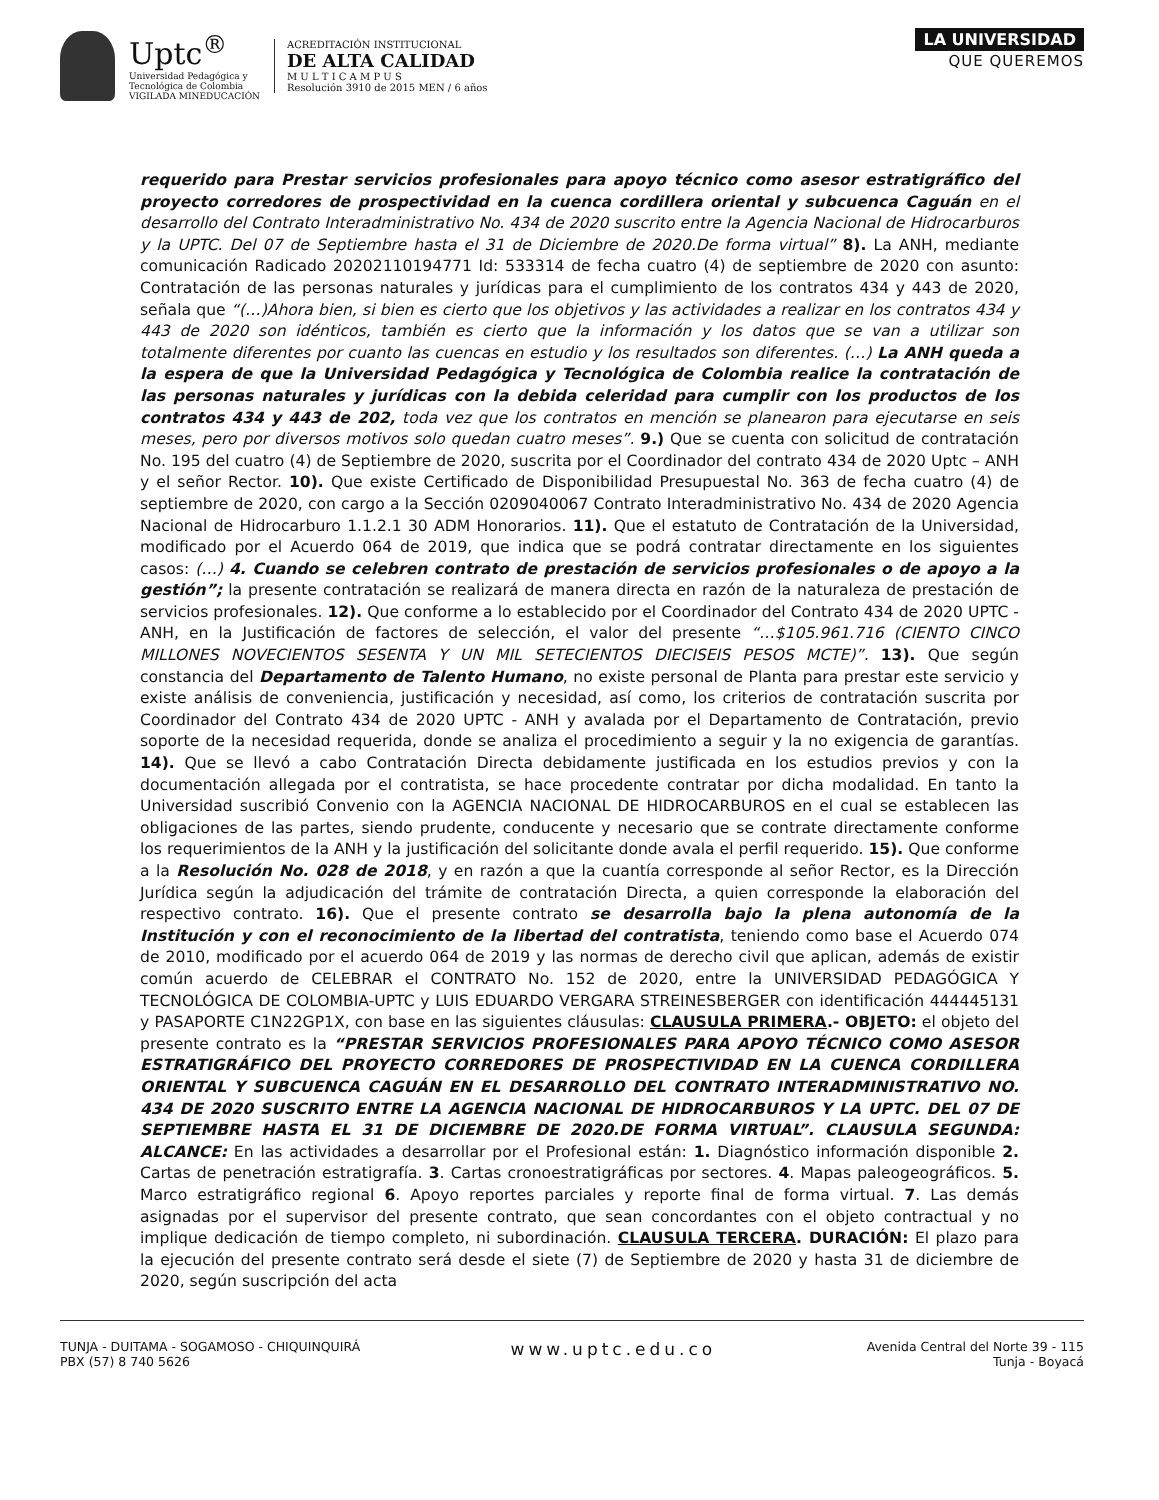Uptc<sup>®</sup>
Universidad Pedagógica y
Tecnológica de Colombia
VIGILADA MINEDUCACIÓN
ACREDITACIÓN INSTITUCIONAL
DE ALTA CALIDAD
M U L T I C A M P U S
Resolución 3910 de 2015 MEN / 6 años
LA UNIVERSIDAD
QUE QUEREMOS
requerido para Prestar servicios profesionales para apoyo técnico como asesor estratigráfico del proyecto corredores de prospectividad en la cuenca cordillera oriental y subcuenca Caguán en el desarrollo del Contrato Interadministrativo No. 434 de 2020 suscrito entre la Agencia Nacional de Hidrocarburos y la UPTC. Del 07 de Septiembre hasta el 31 de Diciembre de 2020.De forma virtual” 8). La ANH, mediante comunicación Radicado 20202110194771 Id: 533314 de fecha cuatro (4) de septiembre de 2020 con asunto: Contratación de las personas naturales y jurídicas para el cumplimiento de los contratos 434 y 443 de 2020, señala que “(…)Ahora bien, si bien es cierto que los objetivos y las actividades a realizar en los contratos 434 y 443 de 2020 son idénticos, también es cierto que la información y los datos que se van a utilizar son totalmente diferentes por cuanto las cuencas en estudio y los resultados son diferentes. (…) La ANH queda a la espera de que la Universidad Pedagógica y Tecnológica de Colombia realice la contratación de las personas naturales y jurídicas con la debida celeridad para cumplir con los productos de los contratos 434 y 443 de 202, toda vez que los contratos en mención se planearon para ejecutarse en seis meses, pero por diversos motivos solo quedan cuatro meses”. 9.) Que se cuenta con solicitud de contratación No. 195 del cuatro (4) de Septiembre de 2020, suscrita por el Coordinador del contrato 434 de 2020 Uptc – ANH y el señor Rector. 10). Que existe Certificado de Disponibilidad Presupuestal No. 363 de fecha cuatro (4) de septiembre de 2020, con cargo a la Sección 0209040067 Contrato Interadministrativo No. 434 de 2020 Agencia Nacional de Hidrocarburo 1.1.2.1 30 ADM Honorarios. 11). Que el estatuto de Contratación de la Universidad, modificado por el Acuerdo 064 de 2019, que indica que se podrá contratar directamente en los siguientes casos: (…) 4. Cuando se celebren contrato de prestación de servicios profesionales o de apoyo a la gestión”; la presente contratación se realizará de manera directa en razón de la naturaleza de prestación de servicios profesionales. 12). Que conforme a lo establecido por el Coordinador del Contrato 434 de 2020 UPTC - ANH, en la Justificación de factores de selección, el valor del presente “…$105.961.716 (CIENTO CINCO MILLONES NOVECIENTOS SESENTA Y UN MIL SETECIENTOS DIECISEIS PESOS MCTE)”. 13). Que según constancia del Departamento de Talento Humano, no existe personal de Planta para prestar este servicio y existe análisis de conveniencia, justificación y necesidad, así como, los criterios de contratación suscrita por Coordinador del Contrato 434 de 2020 UPTC - ANH y avalada por el Departamento de Contratación, previo soporte de la necesidad requerida, donde se analiza el procedimiento a seguir y la no exigencia de garantías. 14). Que se llevó a cabo Contratación Directa debidamente justificada en los estudios previos y con la documentación allegada por el contratista, se hace procedente contratar por dicha modalidad. En tanto la Universidad suscribió Convenio con la AGENCIA NACIONAL DE HIDROCARBUROS en el cual se establecen las obligaciones de las partes, siendo prudente, conducente y necesario que se contrate directamente conforme los requerimientos de la ANH y la justificación del solicitante donde avala el perfil requerido. 15). Que conforme a la Resolución No. 028 de 2018, y en razón a que la cuantía corresponde al señor Rector, es la Dirección Jurídica según la adjudicación del trámite de contratación Directa, a quien corresponde la elaboración del respectivo contrato. 16). Que el presente contrato se desarrolla bajo la plena autonomía de la Institución y con el reconocimiento de la libertad del contratista, teniendo como base el Acuerdo 074 de 2010, modificado por el acuerdo 064 de 2019 y las normas de derecho civil que aplican, además de existir común acuerdo de CELEBRAR el CONTRATO No. 152 de 2020, entre la UNIVERSIDAD PEDAGÓGICA Y TECNOLÓGICA DE COLOMBIA-UPTC y LUIS EDUARDO VERGARA STREINESBERGER con identificación 444445131 y PASAPORTE C1N22GP1X, con base en las siguientes cláusulas: CLAUSULA PRIMERA.- OBJETO: el objeto del presente contrato es la “PRESTAR SERVICIOS PROFESIONALES PARA APOYO TÉCNICO COMO ASESOR ESTRATIGRÁFICO DEL PROYECTO CORREDORES DE PROSPECTIVIDAD EN LA CUENCA CORDILLERA ORIENTAL Y SUBCUENCA CAGUÁN EN EL DESARROLLO DEL CONTRATO INTERADMINISTRATIVO NO. 434 DE 2020 SUSCRITO ENTRE LA AGENCIA NACIONAL DE HIDROCARBUROS Y LA UPTC. DEL 07 DE SEPTIEMBRE HASTA EL 31 DE DICIEMBRE DE 2020.DE FORMA VIRTUAL”. CLAUSULA SEGUNDA: ALCANCE: En las actividades a desarrollar por el Profesional están: 1. Diagnóstico información disponible 2. Cartas de penetración estratigrafía. 3. Cartas cronoestratigráficas por sectores. 4. Mapas paleogeográficos. 5. Marco estratigráfico regional 6. Apoyo reportes parciales y reporte final de forma virtual. 7. Las demás asignadas por el supervisor del presente contrato, que sean concordantes con el objeto contractual y no implique dedicación de tiempo completo, ni subordinación. CLAUSULA TERCERA. DURACIÓN: El plazo para la ejecución del presente contrato será desde el siete (7) de Septiembre de 2020 y hasta 31 de diciembre de 2020, según suscripción del acta
TUNJA - DUITAMA - SOGAMOSO - CHIQUINQUIRÁ
PBX (57) 8 740 5626
www.uptc.edu.co
Avenida Central del Norte 39 - 115
Tunja - Boyacá